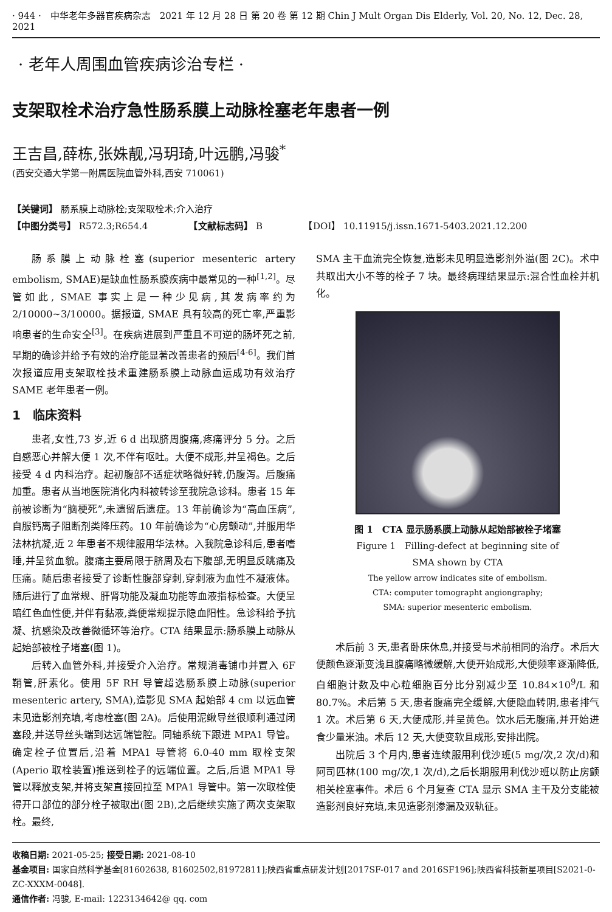· 944 ·　中华老年多器官疾病杂志　2021 年 12 月 28 日 第 20 卷 第 12 期 Chin J Mult Organ Dis Elderly, Vol. 20, No. 12, Dec. 28, 2021
· 老年人周围血管疾病诊治专栏 ·
支架取栓术治疗急性肠系膜上动脉栓塞老年患者一例
王吉昌,薛栋,张姝靓,冯玥琦,叶远鹏,冯骏<sup>*</sup>
(西安交通大学第一附属医院血管外科,西安 710061)
【关键词】 肠系膜上动脉栓;支架取栓术;介入治疗
【中图分类号】 R572.3;R654.4　　　　　【文献标志码】 B　　　　　【DOI】 10.11915/j.issn.1671-5403.2021.12.200
肠系膜上动脉栓塞(superior mesenteric artery embolism, SMAE)是缺血性肠系膜疾病中最常见的一种<sup>[1,2]</sup>。尽管如此, SMAE 事实上是一种少见病,其发病率约为 2/10000~3/10000。据报道, SMAE 具有较高的死亡率,严重影响患者的生命安全<sup>[3]</sup>。在疾病进展到严重且不可逆的肠坏死之前,早期的确诊并给予有效的治疗能显著改善患者的预后<sup>[4-6]</sup>。我们首次报道应用支架取栓技术重建肠系膜上动脉血运成功有效治疗 SAME 老年患者一例。
1　临床资料
患者,女性,73 岁,近 6 d 出现脐周腹痛,疼痛评分 5 分。之后自感恶心并解大便 1 次,不伴有呕吐。大便不成形,并呈褐色。之后接受 4 d 内科治疗。起初腹部不适症状略微好转,仍腹泻。后腹痛加重。患者从当地医院消化内科被转诊至我院急诊科。患者 15 年前被诊断为“脑梗死”,未遗留后遗症。13 年前确诊为“高血压病”,自服钙离子阻断剂类降压药。10 年前确诊为“心房颤动”,并服用华法林抗凝,近 2 年患者不规律服用华法林。入我院急诊科后,患者嗜睡,并呈贫血貌。腹痛主要局限于脐周及右下腹部,无明显反跳痛及压痛。随后患者接受了诊断性腹部穿刺,穿刺液为血性不凝液体。随后进行了血常规、肝肾功能及凝血功能等血液指标检查。大便呈暗红色血性便,并伴有黏液,粪便常规提示隐血阳性。急诊科给予抗凝、抗感染及改善微循环等治疗。CTA 结果显示:肠系膜上动脉从起始部被栓子堵塞(图 1)。
后转入血管外科,并接受介入治疗。常规消毒铺巾并置入 6F 鞘管,肝素化。使用 5F RH 导管超选肠系膜上动脉(superior mesenteric artery, SMA),造影见 SMA 起始部 4 cm 以远血管未见造影剂充填,考虑栓塞(图 2A)。后使用泥鳅导丝很顺利通过闭塞段,并送导丝头端到达远端管腔。同轴系统下跟进 MPA1 导管。确定栓子位置后,沿着 MPA1 导管将 6.0-40 mm 取栓支架(Aperio 取栓装置)推送到栓子的远端位置。之后,后退 MPA1 导管以释放支架,并将支架直接回拉至 MPA1 导管中。第一次取栓使得开口部位的部分栓子被取出(图 2B),之后继续实施了两次支架取栓。最终,
SMA 主干血流完全恢复,造影未见明显造影剂外溢(图 2C)。术中共取出大小不等的栓子 7 块。最终病理结果显示:混合性血栓并机化。
图 1　CTA 显示肠系膜上动脉从起始部被栓子堵塞
Figure 1　Filling-defect at beginning site of
SMA shown by CTA
The yellow arrow indicates site of embolism.
CTA: computer tomographt angiongraphy;
SMA: superior mesenteric embolism.
术后前 3 天,患者卧床休息,并接受与术前相同的治疗。术后大便颜色逐渐变浅且腹痛略微缓解,大便开始成形,大便频率逐渐降低,白细胞计数及中心粒细胞百分比分别减少至 10.84×10<sup>9</sup>/L 和 80.7%。术后第 5 天,患者腹痛完全缓解,大便隐血转阴,患者排气 1 次。术后第 6 天,大便成形,并呈黄色。饮水后无腹痛,并开始进食少量米油。术后 12 天,大便变软且成形,安排出院。
出院后 3 个月内,患者连续服用利伐沙班(5 mg/次,2 次/d)和阿司匹林(100 mg/次,1 次/d),之后长期服用利伐沙班以防止房颤相关栓塞事件。术后 6 个月复查 CTA 显示 SMA 主干及分支能被造影剂良好充填,未见造影剂渗漏及双轨征。
收稿日期: 2021-05-25; 接受日期: 2021-08-10
基金项目: 国家自然科学基金[81602638, 81602502,81972811];陕西省重点研发计划[2017SF-017 and 2016SF196];陕西省科技新星项目[S2021-0-ZC-XXXM-0048].
通信作者: 冯骏, E-mail: 1223134642@ qq. com